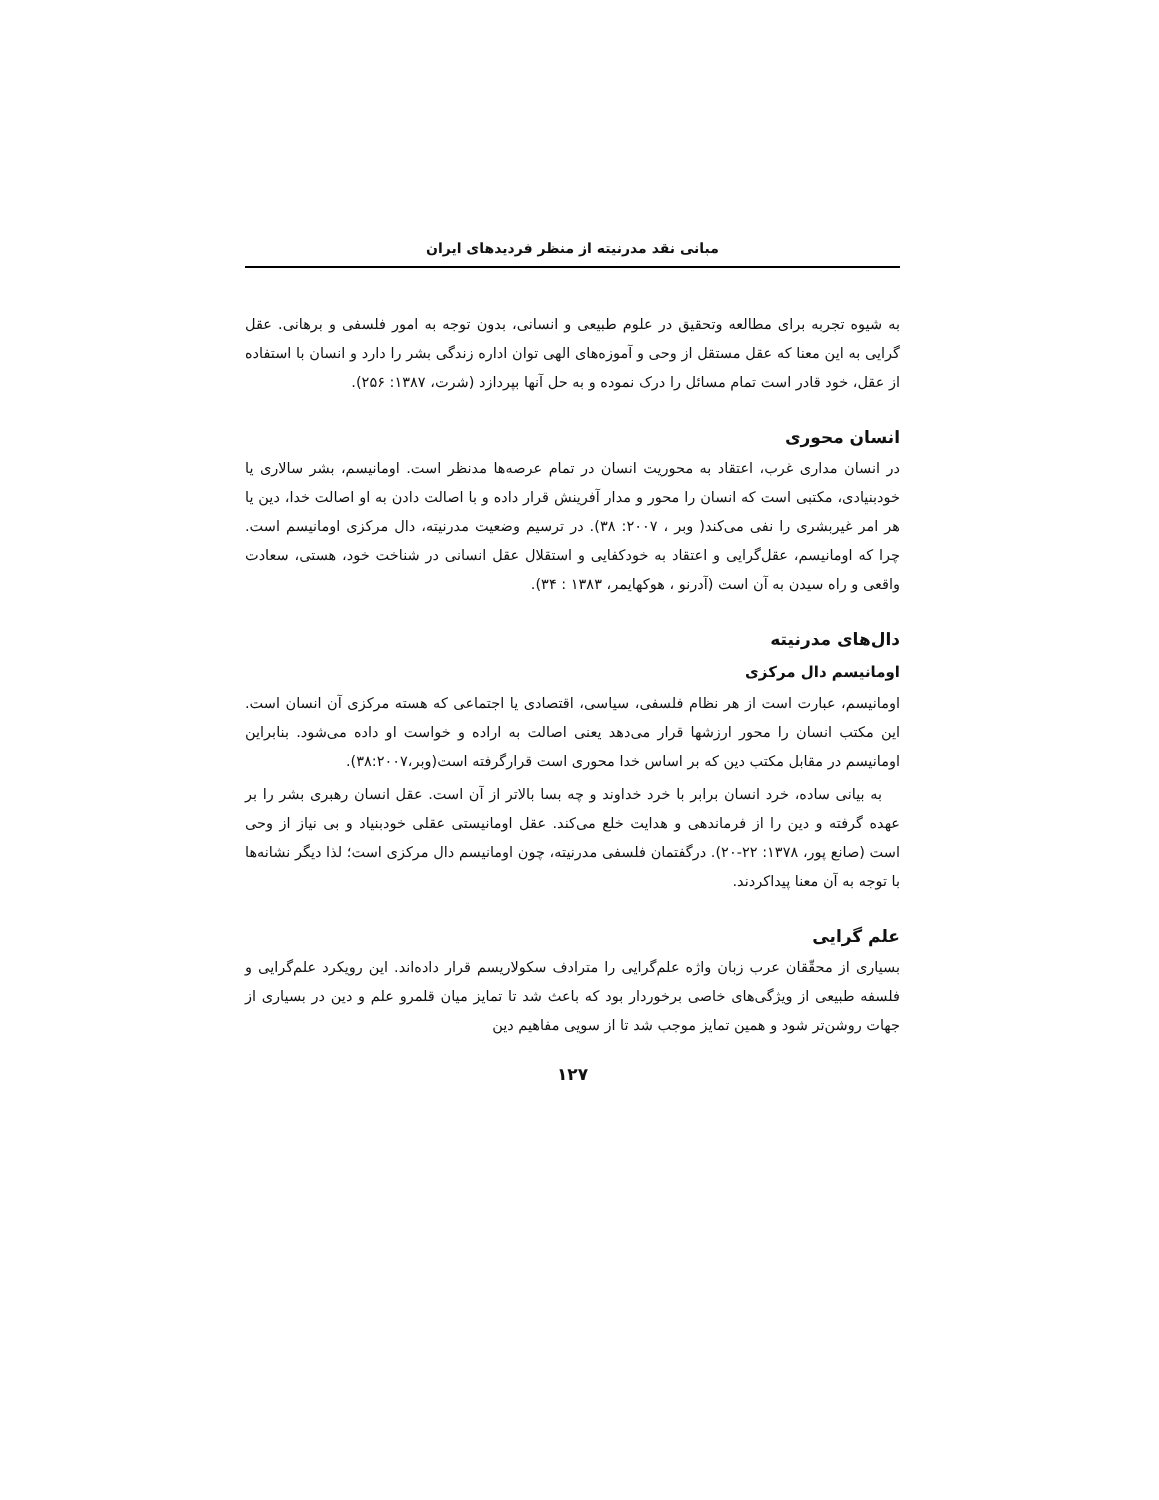مبانی نقد مدرنیته از منظر فردیدهای ایران
به شیوه تجربه برای مطالعه وتحقیق در علوم طبیعی و انسانی، بدون توجه به امور فلسفی و برهانی. عقل گرایی به این معنا که عقل مستقل از وحی و آموزه‌های الهی توان اداره زندگی بشر را دارد و انسان با استفاده از عقل، خود قادر است تمام مسائل را درک نموده و به حل آنها بپردازد (شرت، ۱۳۸۷: ۲۵۶).
انسان محوری
در انسان مداری غرب، اعتقاد به محوریت انسان در تمام عرصه‌ها مدنظر است. اومانیسم، بشر سالاری یا خودبنیادی، مکتبی است که انسان را محور و مدار آفرینش قرار داده و با اصالت دادن به او اصالت خدا، دین یا هر امر غیربشری را نفی می‌کند( وبر ، ۲۰۰۷: ۳۸). در ترسیم وضعیت مدرنیته، دال مرکزی اومانیسم است. چرا که اومانیسم، عقل‌گرایی و اعتقاد به خودکفایی و استقلال عقل انسانی در شناخت خود، هستی، سعادت واقعی و راه سیدن به آن است (آدرنو ، هوکهایمر، ۱۳۸۳ : ۳۴).
دال‌های مدرنیته
اومانیسم دال مرکزی
اومانیسم، عبارت است از هر نظام فلسفی، سیاسی، اقتصادی یا اجتماعی که هسته مرکزی آن انسان است. این مکتب انسان را محور ارزشها قرار می‌دهد یعنی اصالت به اراده و خواست او داده می‌شود. بنابراین اومانیسم در مقابل مکتب دین که بر اساس خدا محوری است قرارگرفته است(وبر،۳۸:۲۰۰۷).
به بیانی ساده، خرد انسان برابر با خرد خداوند و چه بسا بالاتر از آن است. عقل انسان رهبری بشر را بر عهده گرفته و دین را از فرماندهی و هدایت خلع می‌کند. عقل اومانیستی عقلی خودبنیاد و بی نیاز از وحی است (صانع پور، ۱۳۷۸: ۲۲-۲۰). درگفتمان فلسفی مدرنیته، چون اومانیسم دال مرکزی است؛ لذا دیگر نشانه‌ها با توجه به آن معنا پیداکردند.
علم گرایی
بسیاری از محقّقان عرب زبان واژه علم‌گرایی را مترادف سکولاریسم قرار داده‌اند. این رویکرد علم‌گرایی و فلسفه طبیعی از ویژگی‌های خاصی برخوردار بود که باعث شد تا تمایز میان قلمرو علم و دین در بسیاری از جهات روشن‌تر شود و همین تمایز موجب شد تا از سویی مفاهیم دین
۱۲۷